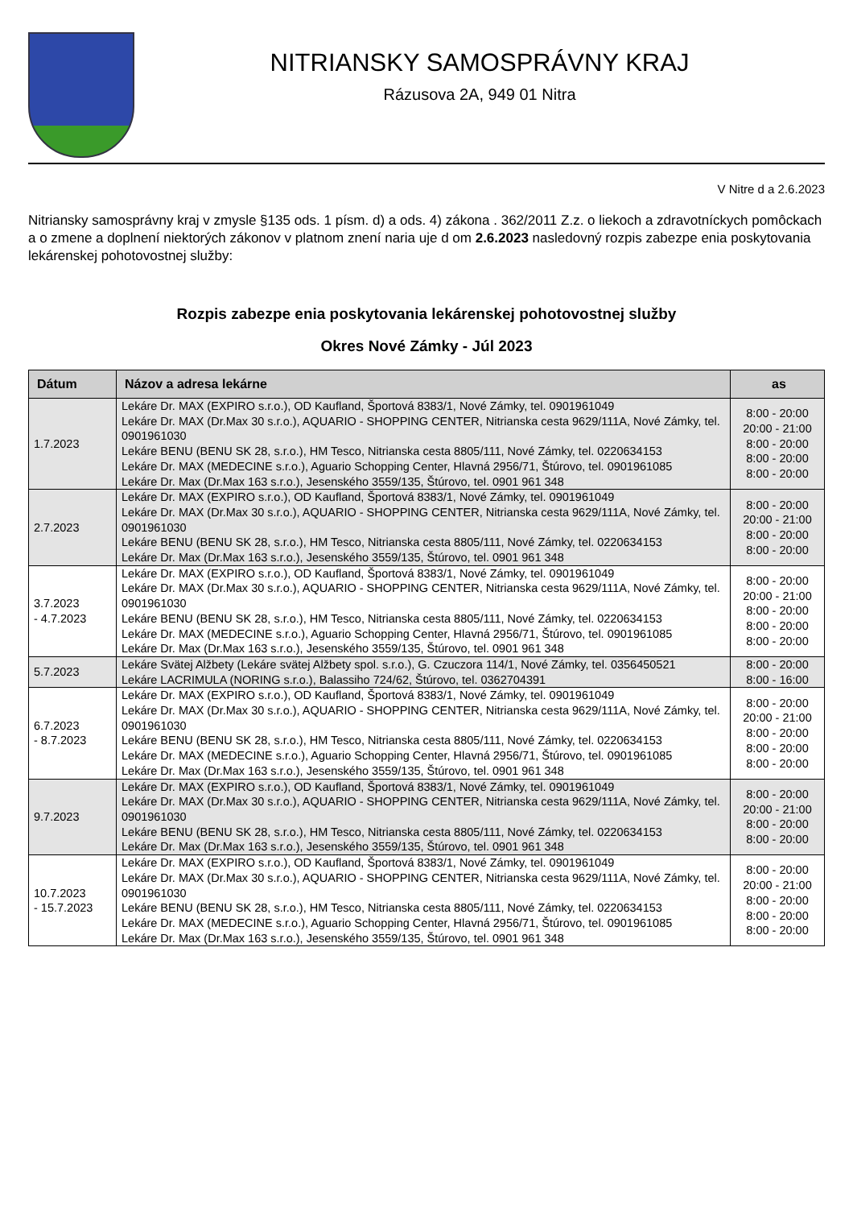NITRIANSKY SAMOSPRÁVNY KRAJ
Rázusova 2A, 949 01 Nitra
V Nitre d a 2.6.2023
Nitriansky samosprávny kraj v zmysle §135 ods. 1 písm. d) a ods. 4) zákona . 362/2011 Z.z. o liekoch a zdravotníckych pomôckach a o zmene a doplnení niektorých zákonov v platnom znení naria uje d om 2.6.2023 nasledovný rozpis zabezpe enia poskytovania lekárenskej pohotovostnej služby:
Rozpis zabezpe enia poskytovania lekárenskej pohotovostnej služby
Okres Nové Zámky - Júl 2023
| Dátum | Názov a adresa lekárne | as |
| --- | --- | --- |
| 1.7.2023 | Lekáre Dr. MAX (EXPIRO s.r.o.), OD Kaufland, Športová 8383/1, Nové Zámky, tel. 0901961049 Lekáre Dr. MAX (Dr.Max 30 s.r.o.), AQUARIO - SHOPPING CENTER, Nitrianska cesta 9629/111A, Nové Zámky, tel. 0901961030 Lekáre BENU (BENU SK 28, s.r.o.), HM Tesco, Nitrianska cesta 8805/111, Nové Zámky, tel. 0220634153 Lekáre Dr. MAX (MEDECINE s.r.o.), Aguario Schopping Center, Hlavná 2956/71, Štúrovo, tel. 0901961085 Lekáre Dr. Max (Dr.Max 163 s.r.o.), Jesenského 3559/135, Štúrovo, tel. 0901 961 348 | 8:00 - 20:00 20:00 - 21:00 8:00 - 20:00 8:00 - 20:00 8:00 - 20:00 |
| 2.7.2023 | Lekáre Dr. MAX (EXPIRO s.r.o.), OD Kaufland, Športová 8383/1, Nové Zámky, tel. 0901961049 Lekáre Dr. MAX (Dr.Max 30 s.r.o.), AQUARIO - SHOPPING CENTER, Nitrianska cesta 9629/111A, Nové Zámky, tel. 0901961030 Lekáre BENU (BENU SK 28, s.r.o.), HM Tesco, Nitrianska cesta 8805/111, Nové Zámky, tel. 0220634153 Lekáre Dr. Max (Dr.Max 163 s.r.o.), Jesenského 3559/135, Štúrovo, tel. 0901 961 348 | 8:00 - 20:00 20:00 - 21:00 8:00 - 20:00 8:00 - 20:00 |
| 3.7.2023 - 4.7.2023 | Lekáre Dr. MAX (EXPIRO s.r.o.), OD Kaufland, Športová 8383/1, Nové Zámky, tel. 0901961049 Lekáre Dr. MAX (Dr.Max 30 s.r.o.), AQUARIO - SHOPPING CENTER, Nitrianska cesta 9629/111A, Nové Zámky, tel. 0901961030 Lekáre BENU (BENU SK 28, s.r.o.), HM Tesco, Nitrianska cesta 8805/111, Nové Zámky, tel. 0220634153 Lekáre Dr. MAX (MEDECINE s.r.o.), Aguario Schopping Center, Hlavná 2956/71, Štúrovo, tel. 0901961085 Lekáre Dr. Max (Dr.Max 163 s.r.o.), Jesenského 3559/135, Štúrovo, tel. 0901 961 348 | 8:00 - 20:00 20:00 - 21:00 8:00 - 20:00 8:00 - 20:00 8:00 - 20:00 |
| 5.7.2023 | Lekáre Svätej Alžbety (Lekáre svätej Alžbety spol. s.r.o.), G. Czuczora 114/1, Nové Zámky, tel. 0356450521 Lekáre LACRIMULA (NORING s.r.o.), Balassiho 724/62, Štúrovo, tel. 0362704391 | 8:00 - 20:00 8:00 - 16:00 |
| 6.7.2023 - 8.7.2023 | Lekáre Dr. MAX (EXPIRO s.r.o.), OD Kaufland, Športová 8383/1, Nové Zámky, tel. 0901961049 Lekáre Dr. MAX (Dr.Max 30 s.r.o.), AQUARIO - SHOPPING CENTER, Nitrianska cesta 9629/111A, Nové Zámky, tel. 0901961030 Lekáre BENU (BENU SK 28, s.r.o.), HM Tesco, Nitrianska cesta 8805/111, Nové Zámky, tel. 0220634153 Lekáre Dr. MAX (MEDECINE s.r.o.), Aguario Schopping Center, Hlavná 2956/71, Štúrovo, tel. 0901961085 Lekáre Dr. Max (Dr.Max 163 s.r.o.), Jesenského 3559/135, Štúrovo, tel. 0901 961 348 | 8:00 - 20:00 20:00 - 21:00 8:00 - 20:00 8:00 - 20:00 8:00 - 20:00 |
| 9.7.2023 | Lekáre Dr. MAX (EXPIRO s.r.o.), OD Kaufland, Športová 8383/1, Nové Zámky, tel. 0901961049 Lekáre Dr. MAX (Dr.Max 30 s.r.o.), AQUARIO - SHOPPING CENTER, Nitrianska cesta 9629/111A, Nové Zámky, tel. 0901961030 Lekáre BENU (BENU SK 28, s.r.o.), HM Tesco, Nitrianska cesta 8805/111, Nové Zámky, tel. 0220634153 Lekáre Dr. Max (Dr.Max 163 s.r.o.), Jesenského 3559/135, Štúrovo, tel. 0901 961 348 | 8:00 - 20:00 20:00 - 21:00 8:00 - 20:00 8:00 - 20:00 |
| 10.7.2023 - 15.7.2023 | Lekáre Dr. MAX (EXPIRO s.r.o.), OD Kaufland, Športová 8383/1, Nové Zámky, tel. 0901961049 Lekáre Dr. MAX (Dr.Max 30 s.r.o.), AQUARIO - SHOPPING CENTER, Nitrianska cesta 9629/111A, Nové Zámky, tel. 0901961030 Lekáre BENU (BENU SK 28, s.r.o.), HM Tesco, Nitrianska cesta 8805/111, Nové Zámky, tel. 0220634153 Lekáre Dr. MAX (MEDECINE s.r.o.), Aguario Schopping Center, Hlavná 2956/71, Štúrovo, tel. 0901961085 Lekáre Dr. Max (Dr.Max 163 s.r.o.), Jesenského 3559/135, Štúrovo, tel. 0901 961 348 | 8:00 - 20:00 20:00 - 21:00 8:00 - 20:00 8:00 - 20:00 8:00 - 20:00 |